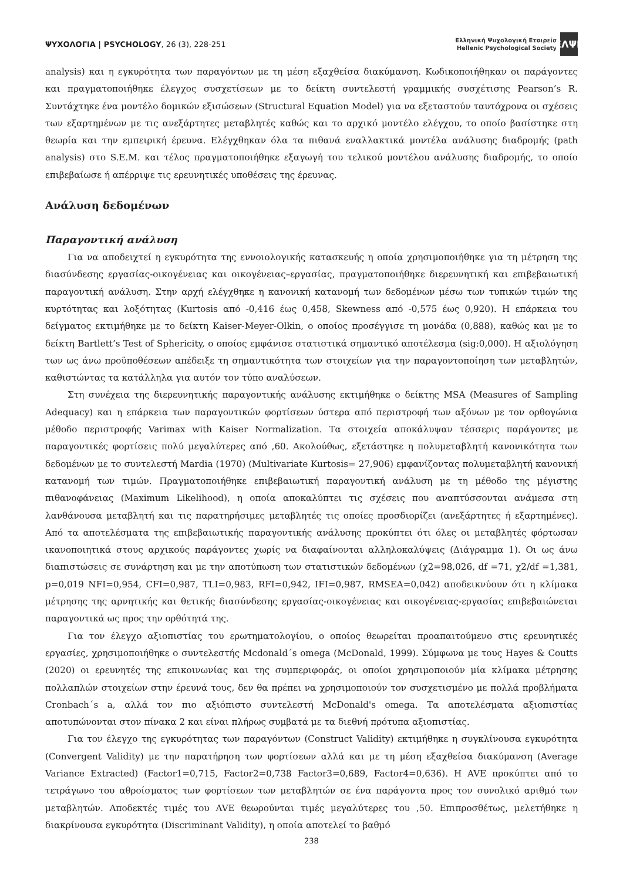ΨΥΧΟΛΟΓΙΑ | PSYCHOLOGY, 26 (3), 228-251
Ελληνική Ψυχολογική Εταιρεία
Hellenic Psychological Society
ΕΛΨΕ
analysis) και η εγκυρότητα των παραγόντων με τη μέση εξαχθείσα διακύμανση. Κωδικοποιήθηκαν οι παράγοντες και πραγματοποιήθηκε έλεγχος συσχετίσεων με το δείκτη συντελεστή γραμμικής συσχέτισης Pearson’s R. Συντάχτηκε ένα μοντέλο δομικών εξισώσεων (Structural Equation Model) για να εξεταστούν ταυτόχρονα οι σχέσεις των εξαρτημένων με τις ανεξάρτητες μεταβλητές καθώς και το αρχικό μοντέλο ελέγχου, το οποίο βασίστηκε στη θεωρία και την εμπειρική έρευνα. Ελέγχθηκαν όλα τα πιθανά εναλλακτικά μοντέλα ανάλυσης διαδρομής (path analysis) στο S.E.M. και τέλος πραγματοποιήθηκε εξαγωγή του τελικού μοντέλου ανάλυσης διαδρομής, το οποίο επιβεβαίωσε ή απέρριψε τις ερευνητικές υποθέσεις της έρευνας.
Ανάλυση δεδομένων
Παραγοντική ανάλυση
Για να αποδειχτεί η εγκυρότητα της εννοιολογικής κατασκευής η οποία χρησιμοποιήθηκε για τη μέτρηση της διασύνδεσης εργασίας-οικογένειας και οικογένειας–εργασίας, πραγματοποιήθηκε διερευνητική και επιβεβαιωτική παραγοντική ανάλυση. Στην αρχή ελέγχθηκε η κανονική κατανομή των δεδομένων μέσω των τυπικών τιμών της κυρτότητας και λοξότητας (Kurtosis από -0,416 έως 0,458, Skewness από -0,575 έως 0,920). Η επάρκεια του δείγματος εκτιμήθηκε με το δείκτη Kaiser-Meyer-Olkin, ο οποίος προσέγγισε τη μονάδα (0,888), καθώς και με το δείκτη Bartlett’s Test of Sphericity, ο οποίος εμφάνισε στατιστικά σημαντικό αποτέλεσμα (sig:0,000). Η αξιολόγηση των ως άνω προϋποθέσεων απέδειξε τη σημαντικότητα των στοιχείων για την παραγοντοποίηση των μεταβλητών, καθιστώντας τα κατάλληλα για αυτόν τον τύπο αναλύσεων.
Στη συνέχεια της διερευνητικής παραγοντικής ανάλυσης εκτιμήθηκε ο δείκτης MSA (Measures of Sampling Adequacy) και η επάρκεια των παραγοντικών φορτίσεων ύστερα από περιστροφή των αξόνων με τον ορθογώνια μέθοδο περιστροφής Varimax with Kaiser Normalization. Τα στοιχεία αποκάλυψαν τέσσερις παράγοντες με παραγοντικές φορτίσεις πολύ μεγαλύτερες από ,60. Ακολούθως, εξετάστηκε η πολυμεταβλητή κανονικότητα των δεδομένων με το συντελεστή Mardia (1970) (Multivariate Kurtosis= 27,906) εμφανίζοντας πολυμεταβλητή κανονική κατανομή των τιμών. Πραγματοποιήθηκε επιβεβαιωτική παραγοντική ανάλυση με τη μέθοδο της μέγιστης πιθανοφάνειας (Maximum Likelihood), η οποία αποκαλύπτει τις σχέσεις που αναπτύσσονται ανάμεσα στη λανθάνουσα μεταβλητή και τις παρατηρήσιμες μεταβλητές τις οποίες προσδιορίζει (ανεξάρτητες ή εξαρτημένες). Από τα αποτελέσματα της επιβεβαιωτικής παραγοντικής ανάλυσης προκύπτει ότι όλες οι μεταβλητές φόρτωσαν ικανοποιητικά στους αρχικούς παράγοντες χωρίς να διαφαίνονται αλληλοκαλύψεις (Διάγραμμα 1). Οι ως άνω διαπιστώσεις σε συνάρτηση και με την αποτύπωση των στατιστικών δεδομένων (χ2=98,026, df =71, χ2/df =1,381, p=0,019 NFI=0,954, CFI=0,987, TLI=0,983, RFI=0,942, IFI=0,987, RMSEA=0,042) αποδεικνύουν ότι η κλίμακα μέτρησης της αρνητικής και θετικής διασύνδεσης εργασίας-οικογένειας και οικογένειας-εργασίας επιβεβαιώνεται παραγοντικά ως προς την ορθότητά της.
Για τον έλεγχο αξιοπιστίας του ερωτηματολογίου, ο οποίος θεωρείται προαπαιτούμενο στις ερευνητικές εργασίες, χρησιμοποιήθηκε ο συντελεστής Mcdonald΄s omega (McDonald, 1999). Σύμφωνα με τους Hayes & Coutts (2020) οι ερευνητές της επικοινωνίας και της συμπεριφοράς, οι οποίοι χρησιμοποιούν μία κλίμακα μέτρησης πολλαπλών στοιχείων στην έρευνά τους, δεν θα πρέπει να χρησιμοποιούν τον συσχετισμένο με πολλά προβλήματα Cronbach΄s a, αλλά τον πιο αξιόπιστο συντελεστή McDonald's omega. Τα αποτελέσματα αξιοπιστίας αποτυπώνονται στον πίνακα 2 και είναι πλήρως συμβατά με τα διεθνή πρότυπα αξιοπιστίας.
Για τον έλεγχο της εγκυρότητας των παραγόντων (Construct Validity) εκτιμήθηκε η συγκλίνουσα εγκυρότητα (Convergent Validity) με την παρατήρηση των φορτίσεων αλλά και με τη μέση εξαχθείσα διακύμανση (Average Variance Extracted) (Factor1=0,715, Factor2=0,738 Factor3=0,689, Factor4=0,636). Η AVE προκύπτει από το τετράγωνο του αθροίσματος των φορτίσεων των μεταβλητών σε ένα παράγοντα προς τον συνολικό αριθμό των μεταβλητών. Αποδεκτές τιμές του AVE θεωρούνται τιμές μεγαλύτερες του ,50. Επιπροσθέτως, μελετήθηκε η διακρίνουσα εγκυρότητα (Discriminant Validity), η οποία αποτελεί το βαθμό
238